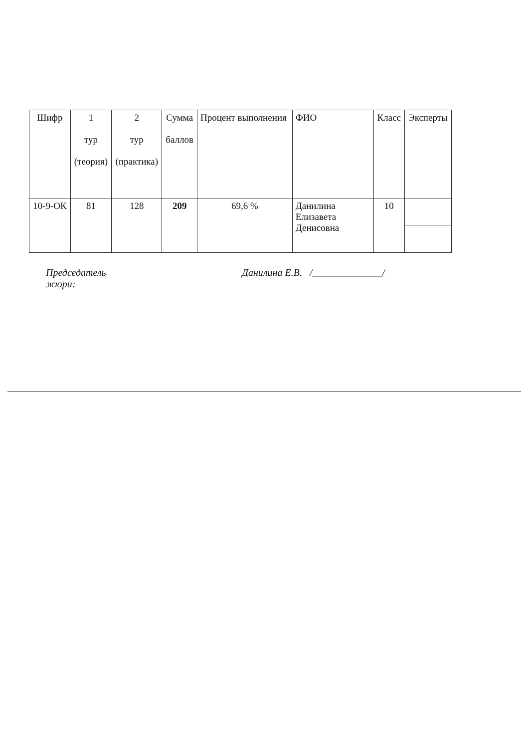| Шифр | 1 тур (теория) | 2 тур (практика) | Сумма баллов | Процент выполнения | ФИО | Класс | Эксперты |
| --- | --- | --- | --- | --- | --- | --- | --- |
| 10-9-ОК | 81 | 128 | 209 | 69,6 % | Данилина Елизавета Денисовна | 10 | |
Председатель
жюри: Данилина Е.В. /______________/